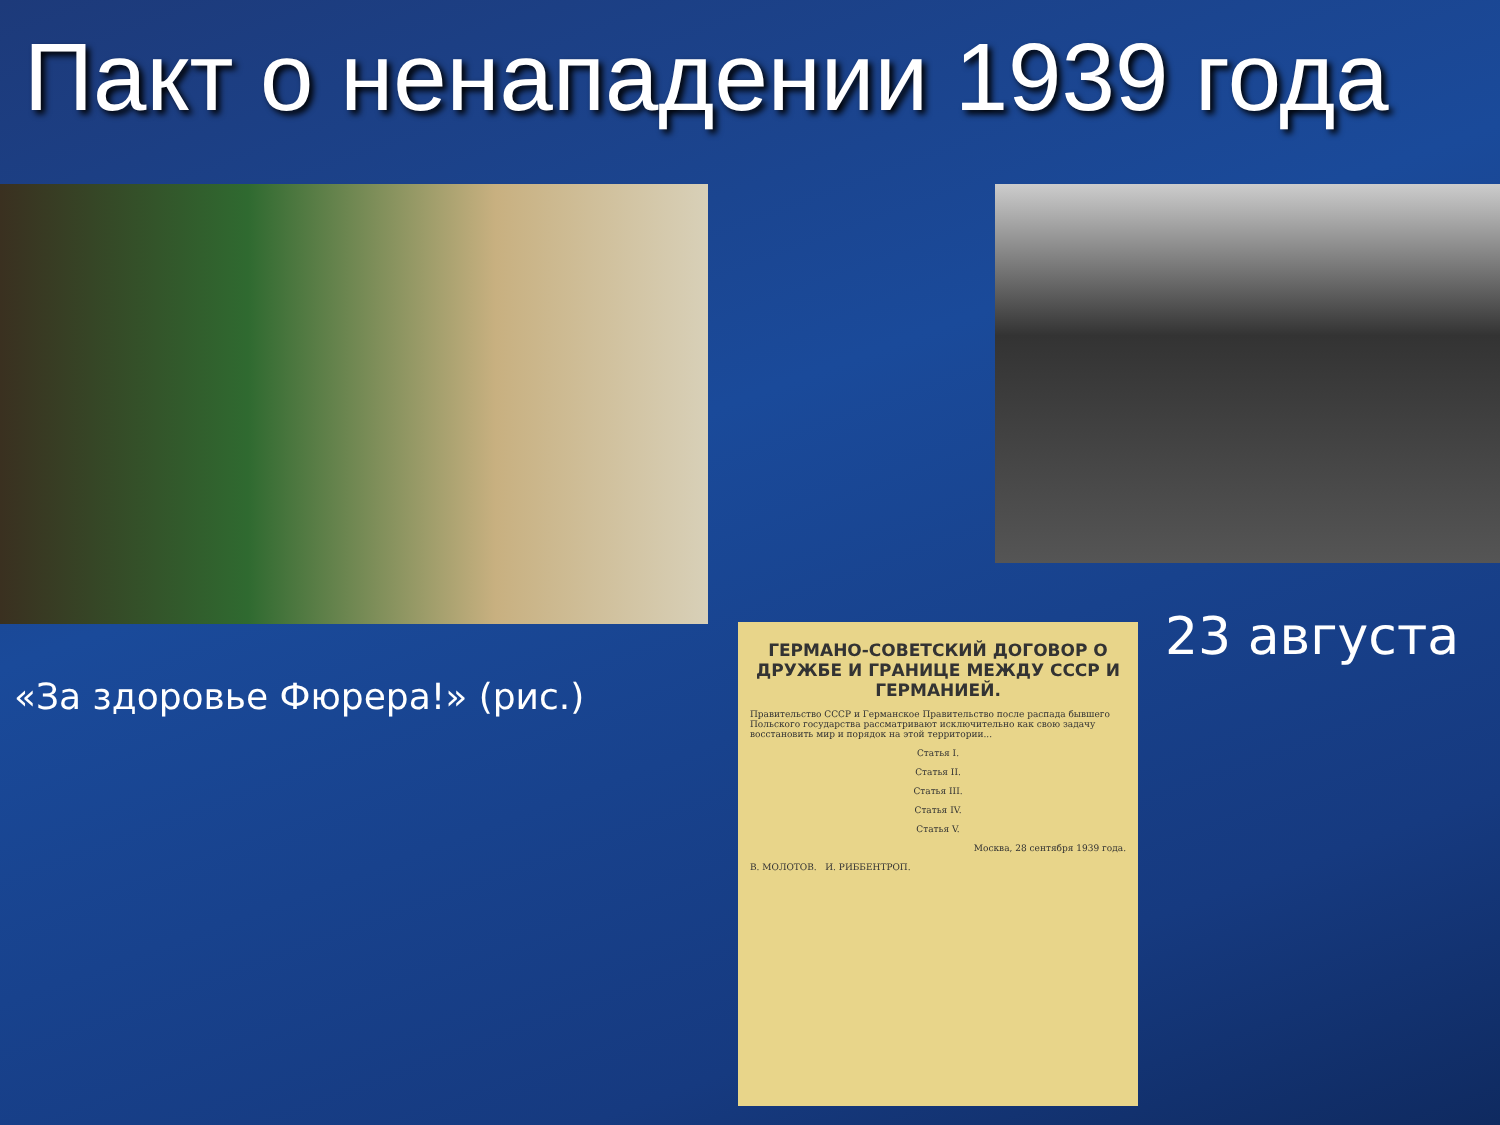Пакт о ненападении 1939 года
«За здоровье Фюрера!» (рис.)
23 августа
ГЕРМАНО-СОВЕТСКИЙ ДОГОВОР О ДРУЖБЕ И ГРАНИЦЕ МЕЖДУ СССР И ГЕРМАНИЕЙ.
Правительство СССР и Германское Правительство после распада бывшего Польского государства рассматривают исключительно как свою задачу восстановить мир и порядок на этой территории...
Статья I.
Статья II.
Статья III.
Статья IV.
Статья V.
Москва, 28 сентября 1939 года.
В. МОЛОТОВ. И. РИББЕНТРОП.